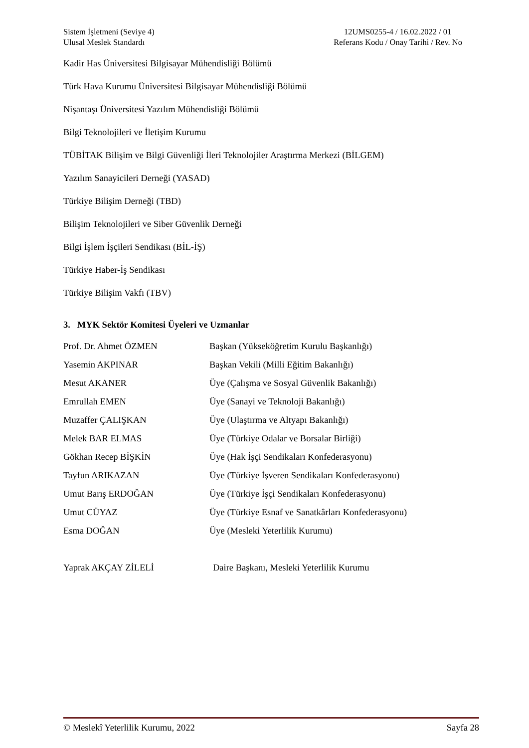Sistem İşletmeni (Seviye 4)
Ulusal Meslek Standardı
12UMS0255-4 / 16.02.2022 / 01
Referans Kodu / Onay Tarihi / Rev. No
Kadir Has Üniversitesi Bilgisayar Mühendisliği Bölümü
Türk Hava Kurumu Üniversitesi Bilgisayar Mühendisliği Bölümü
Nişantaşı Üniversitesi Yazılım Mühendisliği Bölümü
Bilgi Teknolojileri ve İletişim Kurumu
TÜBİTAK Bilişim ve Bilgi Güvenliği İleri Teknolojiler Araştırma Merkezi (BİLGEM)
Yazılım Sanayicileri Derneği (YASAD)
Türkiye Bilişim Derneği (TBD)
Bilişim Teknolojileri ve Siber Güvenlik Derneği
Bilgi İşlem İşçileri Sendikası (BİL-İŞ)
Türkiye Haber-İş Sendikası
Türkiye Bilişim Vakfı (TBV)
3. MYK Sektör Komitesi Üyeleri ve Uzmanlar
Prof. Dr. Ahmet ÖZMEN Başkan (Yükseköğretim Kurulu Başkanlığı)
Yasemin AKPINAR Başkan Vekili (Milli Eğitim Bakanlığı)
Mesut AKANER Üye (Çalışma ve Sosyal Güvenlik Bakanlığı)
Emrullah EMEN Üye (Sanayi ve Teknoloji Bakanlığı)
Muzaffer ÇALIŞKAN Üye (Ulaştırma ve Altyapı Bakanlığı)
Melek BAR ELMAS Üye (Türkiye Odalar ve Borsalar Birliği)
Gökhan Recep BİŞKİN Üye (Hak İşçi Sendikaları Konfederasyonu)
Tayfun ARIKAZAN Üye (Türkiye İşveren Sendikaları Konfederasyonu)
Umut Barış ERDOĞAN Üye (Türkiye İşçi Sendikaları Konfederasyonu)
Umut CÜYAZ Üye (Türkiye Esnaf ve Sanatkârları Konfederasyonu)
Esma DOĞAN Üye (Mesleki Yeterlilik Kurumu)
Yaprak AKÇAY ZİLELİ Daire Başkanı, Mesleki Yeterlilik Kurumu
© Meslekî Yeterlilik Kurumu, 2022 Sayfa 28